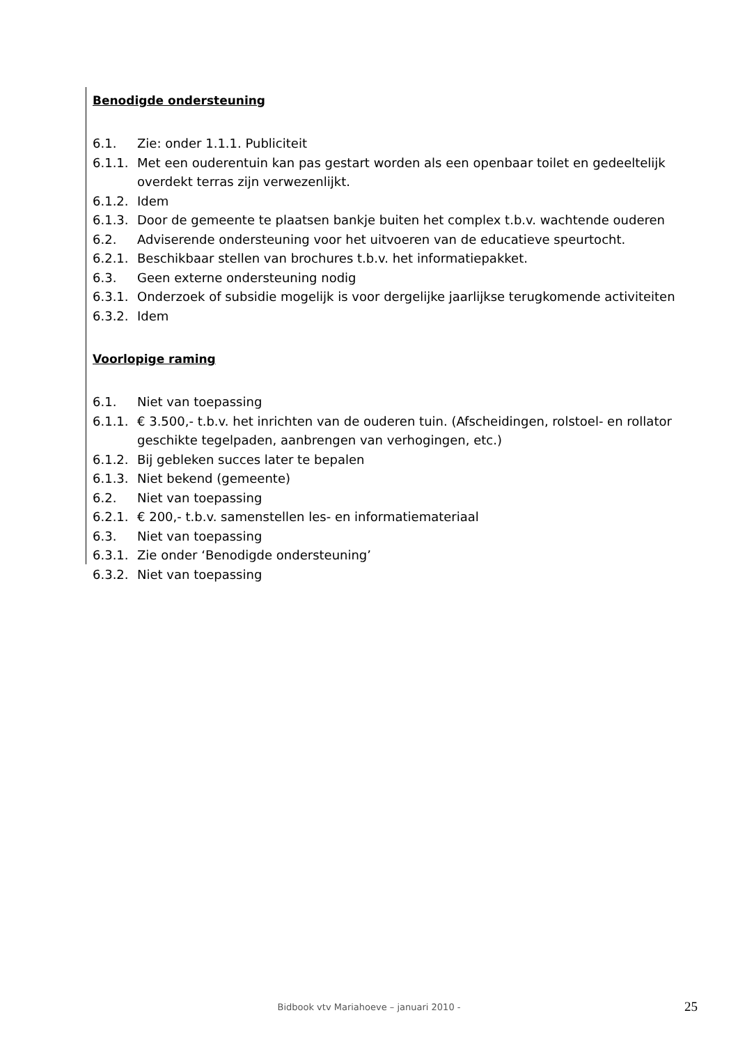Benodigde ondersteuning
6.1. Zie: onder 1.1.1. Publiciteit
6.1.1. Met een ouderentuin kan pas gestart worden als een openbaar toilet en gedeeltelijk overdekt terras zijn verwezenlijkt.
6.1.2. Idem
6.1.3. Door de gemeente te plaatsen bankje buiten het complex t.b.v. wachtende ouderen
6.2. Adviserende ondersteuning voor het uitvoeren van de educatieve speurtocht.
6.2.1. Beschikbaar stellen van brochures t.b.v. het informatiepakket.
6.3. Geen externe ondersteuning nodig
6.3.1. Onderzoek of subsidie mogelijk is voor dergelijke jaarlijkse terugkomende activiteiten
6.3.2. Idem
Voorlopige raming
6.1. Niet van toepassing
6.1.1. € 3.500,- t.b.v. het inrichten van de ouderen tuin. (Afscheidingen, rolstoel- en rollator geschikte tegelpaden, aanbrengen van verhogingen, etc.)
6.1.2. Bij gebleken succes later te bepalen
6.1.3. Niet bekend (gemeente)
6.2. Niet van toepassing
6.2.1. € 200,- t.b.v. samenstellen les- en informatiemateriaal
6.3. Niet van toepassing
6.3.1. Zie onder ‘Benodigde ondersteuning’
6.3.2. Niet van toepassing
Bidbook vtv Mariahoeve – januari 2010 - 25